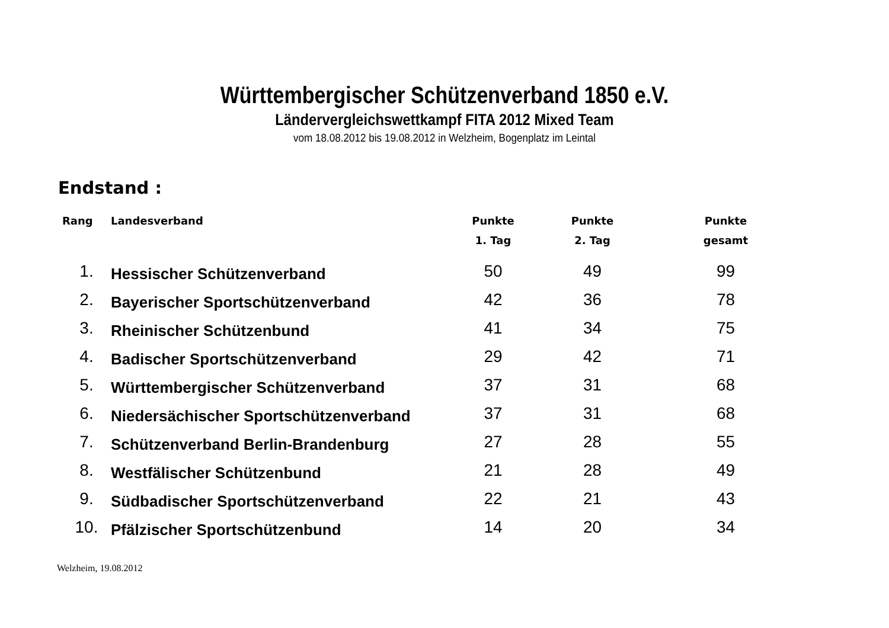Württembergischer Schützenverband 1850 e.V.
Ländervergleichswettkampf FITA 2012 Mixed Team
vom 18.08.2012 bis 19.08.2012 in Welzheim, Bogenplatz im Leintal
Endstand :
| Rang | Landesverband | Punkte 1. Tag | Punkte 2. Tag | Punkte gesamt |
| --- | --- | --- | --- | --- |
| 1. | Hessischer Schützenverband | 50 | 49 | 99 |
| 2. | Bayerischer Sportschützenverband | 42 | 36 | 78 |
| 3. | Rheinischer Schützenbund | 41 | 34 | 75 |
| 4. | Badischer Sportschützenverband | 29 | 42 | 71 |
| 5. | Württembergischer Schützenverband | 37 | 31 | 68 |
| 6. | Niedersächischer Sportschützenverband | 37 | 31 | 68 |
| 7. | Schützenverband Berlin-Brandenburg | 27 | 28 | 55 |
| 8. | Westfälischer Schützenbund | 21 | 28 | 49 |
| 9. | Südbadischer Sportschützenverband | 22 | 21 | 43 |
| 10. | Pfälzischer Sportschützenbund | 14 | 20 | 34 |
Welzheim, 19.08.2012